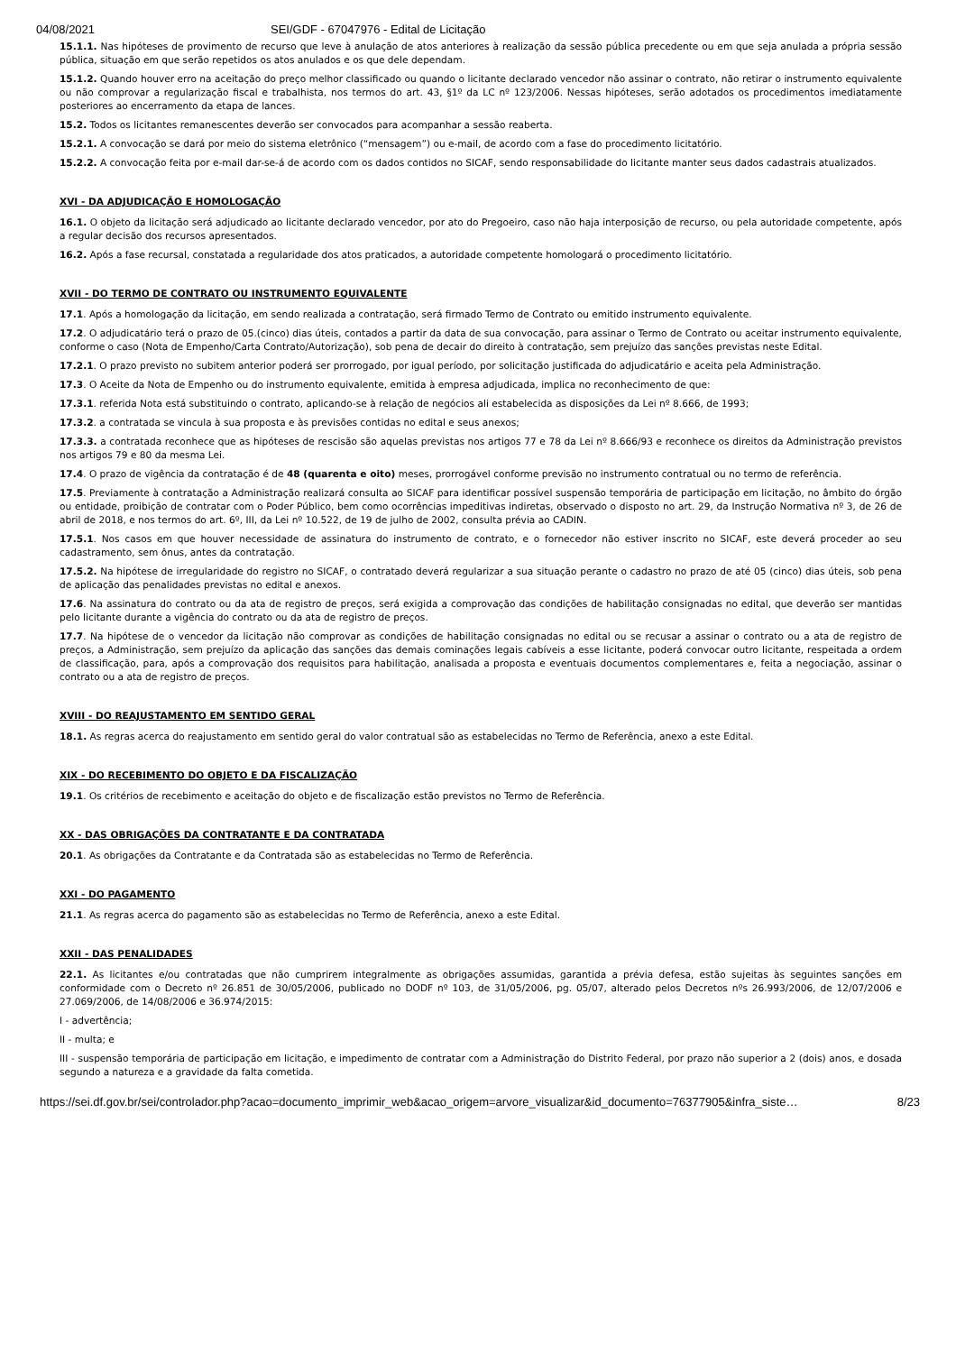04/08/2021 SEI/GDF - 67047976 - Edital de Licitação
15.1.1. Nas hipóteses de provimento de recurso que leve à anulação de atos anteriores à realização da sessão pública precedente ou em que seja anulada a própria sessão pública, situação em que serão repetidos os atos anulados e os que dele dependam.
15.1.2. Quando houver erro na aceitação do preço melhor classificado ou quando o licitante declarado vencedor não assinar o contrato, não retirar o instrumento equivalente ou não comprovar a regularização fiscal e trabalhista, nos termos do art. 43, §1º da LC nº 123/2006. Nessas hipóteses, serão adotados os procedimentos imediatamente posteriores ao encerramento da etapa de lances.
15.2. Todos os licitantes remanescentes deverão ser convocados para acompanhar a sessão reaberta.
15.2.1. A convocação se dará por meio do sistema eletrônico (“mensagem”) ou e-mail, de acordo com a fase do procedimento licitatório.
15.2.2. A convocação feita por e-mail dar-se-á de acordo com os dados contidos no SICAF, sendo responsabilidade do licitante manter seus dados cadastrais atualizados.
XVI - DA ADJUDICAÇÃO E HOMOLOGAÇÃO
16.1. O objeto da licitação será adjudicado ao licitante declarado vencedor, por ato do Pregoeiro, caso não haja interposição de recurso, ou pela autoridade competente, após a regular decisão dos recursos apresentados.
16.2. Após a fase recursal, constatada a regularidade dos atos praticados, a autoridade competente homologará o procedimento licitatório.
XVII - DO TERMO DE CONTRATO OU INSTRUMENTO EQUIVALENTE
17.1. Após a homologação da licitação, em sendo realizada a contratação, será firmado Termo de Contrato ou emitido instrumento equivalente.
17.2. O adjudicatário terá o prazo de 05.(cinco) dias úteis, contados a partir da data de sua convocação, para assinar o Termo de Contrato ou aceitar instrumento equivalente, conforme o caso (Nota de Empenho/Carta Contrato/Autorização), sob pena de decair do direito à contratação, sem prejuízo das sanções previstas neste Edital.
17.2.1. O prazo previsto no subitem anterior poderá ser prorrogado, por igual período, por solicitação justificada do adjudicatário e aceita pela Administração.
17.3. O Aceite da Nota de Empenho ou do instrumento equivalente, emitida à empresa adjudicada, implica no reconhecimento de que:
17.3.1. referida Nota está substituindo o contrato, aplicando-se à relação de negócios ali estabelecida as disposições da Lei nº 8.666, de 1993;
17.3.2. a contratada se vincula à sua proposta e às previsões contidas no edital e seus anexos;
17.3.3. a contratada reconhece que as hipóteses de rescisão são aquelas previstas nos artigos 77 e 78 da Lei nº 8.666/93 e reconhece os direitos da Administração previstos nos artigos 79 e 80 da mesma Lei.
17.4. O prazo de vigência da contratação é de 48 (quarenta e oito) meses, prorrogável conforme previsão no instrumento contratual ou no termo de referência.
17.5. Previamente à contratação a Administração realizará consulta ao SICAF para identificar possível suspensão temporária de participação em licitação, no âmbito do órgão ou entidade, proibição de contratar com o Poder Público, bem como ocorrências impeditivas indiretas, observado o disposto no art. 29, da Instrução Normativa nº 3, de 26 de abril de 2018, e nos termos do art. 6º, III, da Lei nº 10.522, de 19 de julho de 2002, consulta prévia ao CADIN.
17.5.1. Nos casos em que houver necessidade de assinatura do instrumento de contrato, e o fornecedor não estiver inscrito no SICAF, este deverá proceder ao seu cadastramento, sem ônus, antes da contratação.
17.5.2. Na hipótese de irregularidade do registro no SICAF, o contratado deverá regularizar a sua situação perante o cadastro no prazo de até 05 (cinco) dias úteis, sob pena de aplicação das penalidades previstas no edital e anexos.
17.6. Na assinatura do contrato ou da ata de registro de preços, será exigida a comprovação das condições de habilitação consignadas no edital, que deverão ser mantidas pelo licitante durante a vigência do contrato ou da ata de registro de preços.
17.7. Na hipótese de o vencedor da licitação não comprovar as condições de habilitação consignadas no edital ou se recusar a assinar o contrato ou a ata de registro de preços, a Administração, sem prejuízo da aplicação das sanções das demais cominações legais cabíveis a esse licitante, poderá convocar outro licitante, respeitada a ordem de classificação, para, após a comprovação dos requisitos para habilitação, analisada a proposta e eventuais documentos complementares e, feita a negociação, assinar o contrato ou a ata de registro de preços.
XVIII - DO REAJUSTAMENTO EM SENTIDO GERAL
18.1. As regras acerca do reajustamento em sentido geral do valor contratual são as estabelecidas no Termo de Referência, anexo a este Edital.
XIX - DO RECEBIMENTO DO OBJETO E DA FISCALIZAÇÃO
19.1. Os critérios de recebimento e aceitação do objeto e de fiscalização estão previstos no Termo de Referência.
XX - DAS OBRIGAÇÕES DA CONTRATANTE E DA CONTRATADA
20.1. As obrigações da Contratante e da Contratada são as estabelecidas no Termo de Referência.
XXI - DO PAGAMENTO
21.1. As regras acerca do pagamento são as estabelecidas no Termo de Referência, anexo a este Edital.
XXII - DAS PENALIDADES
22.1. As licitantes e/ou contratadas que não cumprirem integralmente as obrigações assumidas, garantida a prévia defesa, estão sujeitas às seguintes sanções em conformidade com o Decreto nº 26.851 de 30/05/2006, publicado no DODF nº 103, de 31/05/2006, pg. 05/07, alterado pelos Decretos nºs 26.993/2006, de 12/07/2006 e 27.069/2006, de 14/08/2006 e 36.974/2015:
I - advertência;
II - multa; e
III - suspensão temporária de participação em licitação, e impedimento de contratar com a Administração do Distrito Federal, por prazo não superior a 2 (dois) anos, e dosada segundo a natureza e a gravidade da falta cometida.
https://sei.df.gov.br/sei/controlador.php?acao=documento_imprimir_web&acao_origem=arvore_visualizar&id_documento=76377905&infra_siste… 8/23